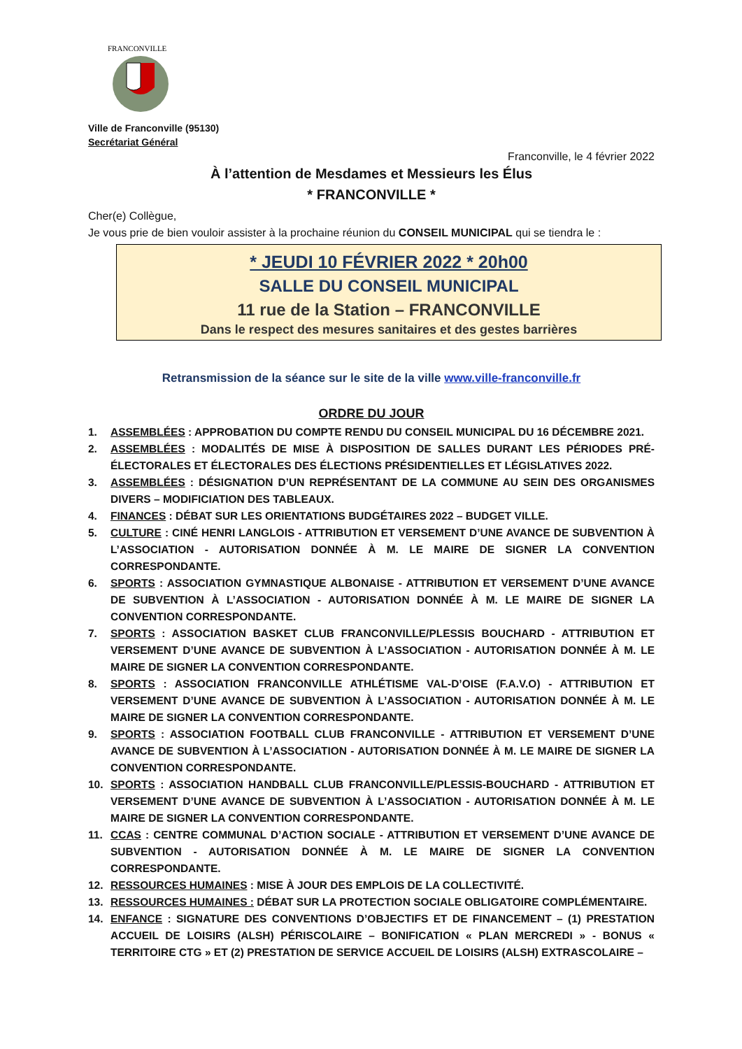FRANCONVILLE
Ville de Franconville (95130)
Secrétariat Général
Franconville, le 4 février 2022
À l’attention de Mesdames et Messieurs les Élus
* FRANCONVILLE *
Cher(e) Collègue,
Je vous prie de bien vouloir assister à la prochaine réunion du CONSEIL MUNICIPAL qui se tiendra le :
* JEUDI 10 FÉVRIER 2022 * 20h00
SALLE DU CONSEIL MUNICIPAL
11 rue de la Station – FRANCONVILLE
Dans le respect des mesures sanitaires et des gestes barrières
Retransmission de la séance sur le site de la ville www.ville-franconville.fr
ORDRE DU JOUR
1. ASSEMBLÉES : APPROBATION DU COMPTE RENDU DU CONSEIL MUNICIPAL DU 16 DÉCEMBRE 2021.
2. ASSEMBLÉES : MODALITÉS DE MISE À DISPOSITION DE SALLES DURANT LES PÉRIODES PRÉ-ÉLECTORALES ET ÉLECTORALES DES ÉLECTIONS PRÉSIDENTIELLES ET LÉGISLATIVES 2022.
3. ASSEMBLÉES : DÉSIGNATION D’UN REPRÉSENTANT DE LA COMMUNE AU SEIN DES ORGANISMES DIVERS – MODIFICIATION DES TABLEAUX.
4. FINANCES : DÉBAT SUR LES ORIENTATIONS BUDGÉTAIRES 2022 – BUDGET VILLE.
5. CULTURE : CINÉ HENRI LANGLOIS - ATTRIBUTION ET VERSEMENT D’UNE AVANCE DE SUBVENTION À L’ASSOCIATION - AUTORISATION DONNÉE À M. LE MAIRE DE SIGNER LA CONVENTION CORRESPONDANTE.
6. SPORTS : ASSOCIATION GYMNASTIQUE ALBONAISE - ATTRIBUTION ET VERSEMENT D’UNE AVANCE DE SUBVENTION À L’ASSOCIATION - AUTORISATION DONNÉE À M. LE MAIRE DE SIGNER LA CONVENTION CORRESPONDANTE.
7. SPORTS : ASSOCIATION BASKET CLUB FRANCONVILLE/PLESSIS BOUCHARD - ATTRIBUTION ET VERSEMENT D’UNE AVANCE DE SUBVENTION À L’ASSOCIATION - AUTORISATION DONNÉE À M. LE MAIRE DE SIGNER LA CONVENTION CORRESPONDANTE.
8. SPORTS : ASSOCIATION FRANCONVILLE ATHLÉTISME VAL-D’OISE (F.A.V.O) - ATTRIBUTION ET VERSEMENT D’UNE AVANCE DE SUBVENTION À L’ASSOCIATION - AUTORISATION DONNÉE À M. LE MAIRE DE SIGNER LA CONVENTION CORRESPONDANTE.
9. SPORTS : ASSOCIATION FOOTBALL CLUB FRANCONVILLE - ATTRIBUTION ET VERSEMENT D’UNE AVANCE DE SUBVENTION À L’ASSOCIATION - AUTORISATION DONNÉE À M. LE MAIRE DE SIGNER LA CONVENTION CORRESPONDANTE.
10. SPORTS : ASSOCIATION HANDBALL CLUB FRANCONVILLE/PLESSIS-BOUCHARD - ATTRIBUTION ET VERSEMENT D’UNE AVANCE DE SUBVENTION À L’ASSOCIATION - AUTORISATION DONNÉE À M. LE MAIRE DE SIGNER LA CONVENTION CORRESPONDANTE.
11. CCAS : CENTRE COMMUNAL D’ACTION SOCIALE - ATTRIBUTION ET VERSEMENT D’UNE AVANCE DE SUBVENTION - AUTORISATION DONNÉE À M. LE MAIRE DE SIGNER LA CONVENTION CORRESPONDANTE.
12. RESSOURCES HUMAINES : MISE À JOUR DES EMPLOIS DE LA COLLECTIVITÉ.
13. RESSOURCES HUMAINES : DÉBAT SUR LA PROTECTION SOCIALE OBLIGATOIRE COMPLÉMENTAIRE.
14. ENFANCE : SIGNATURE DES CONVENTIONS D’OBJECTIFS ET DE FINANCEMENT – (1) PRESTATION ACCUEIL DE LOISIRS (ALSH) PÉRISCOLAIRE – BONIFICATION « PLAN MERCREDI » - BONUS « TERRITOIRE CTG » ET (2) PRESTATION DE SERVICE ACCUEIL DE LOISIRS (ALSH) EXTRASCOLAIRE –